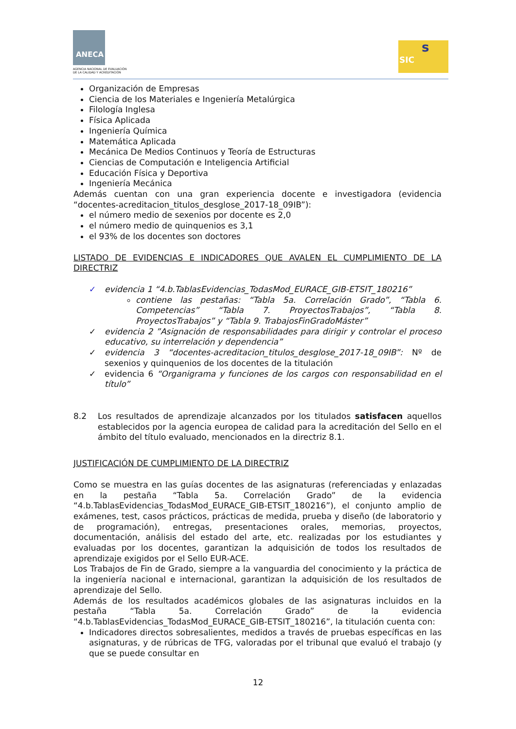ANECA
AGENCIA NACIONAL DE EVALUACIÓN
DE LA CALIDAD Y ACREDITACIÓN
SIC
s
Organización de Empresas
Ciencia de los Materiales e Ingeniería Metalúrgica
Filología Inglesa
Física Aplicada
Ingeniería Química
Matemática Aplicada
Mecánica De Medios Continuos y Teoría de Estructuras
Ciencias de Computación e Inteligencia Artificial
Educación Física y Deportiva
Ingeniería Mecánica
Además cuentan con una gran experiencia docente e investigadora (evidencia “docentes-acreditacion_titulos_desglose_2017-18_09IB”):
el número medio de sexenios por docente es 2,0
el número medio de quinquenios es 3,1
el 93% de los docentes son doctores
LISTADO DE EVIDENCIAS E INDICADORES QUE AVALEN EL CUMPLIMIENTO DE LA DIRECTRIZ
✓ evidencia 1 “4.b.TablasEvidencias_TodasMod_EURACE_GIB-ETSIT_180216”
contiene las pestañas: “Tabla 5a. Correlación Grado”, “Tabla 6. Competencias” “Tabla 7. ProyectosTrabajos”, “Tabla 8. ProyectosTrabajos” y “Tabla 9. TrabajosFinGradoMáster”
✓ evidencia 2 ”Asignación de responsabilidades para dirigir y controlar el proceso educativo, su interrelación y dependencia”
✓ evidencia 3 “docentes-acreditacion_titulos_desglose_2017-18_09IB”: Nº de sexenios y quinquenios de los docentes de la titulación
✓ evidencia 6 “Organigrama y funciones de los cargos con responsabilidad en el título”
8.2 Los resultados de aprendizaje alcanzados por los titulados satisfacen aquellos establecidos por la agencia europea de calidad para la acreditación del Sello en el ámbito del título evaluado, mencionados en la directriz 8.1.
JUSTIFICACIÓN DE CUMPLIMIENTO DE LA DIRECTRIZ
Como se muestra en las guías docentes de las asignaturas (referenciadas y enlazadas en la pestaña “Tabla 5a. Correlación Grado” de la evidencia “4.b.TablasEvidencias_TodasMod_EURACE_GIB-ETSIT_180216”), el conjunto amplio de exámenes, test, casos prácticos, prácticas de medida, prueba y diseño (de laboratorio y de programación), entregas, presentaciones orales, memorias, proyectos, documentación, análisis del estado del arte, etc. realizadas por los estudiantes y evaluadas por los docentes, garantizan la adquisición de todos los resultados de aprendizaje exigidos por el Sello EUR-ACE.
Los Trabajos de Fin de Grado, siempre a la vanguardia del conocimiento y la práctica de la ingeniería nacional e internacional, garantizan la adquisición de los resultados de aprendizaje del Sello.
Además de los resultados académicos globales de las asignaturas incluidos en la pestaña “Tabla 5a. Correlación Grado” de la evidencia “4.b.TablasEvidencias_TodasMod_EURACE_GIB-ETSIT_180216”, la titulación cuenta con:
Indicadores directos sobresalientes, medidos a través de pruebas específicas en las asignaturas, y de rúbricas de TFG, valoradas por el tribunal que evaluó el trabajo (y que se puede consultar en
12